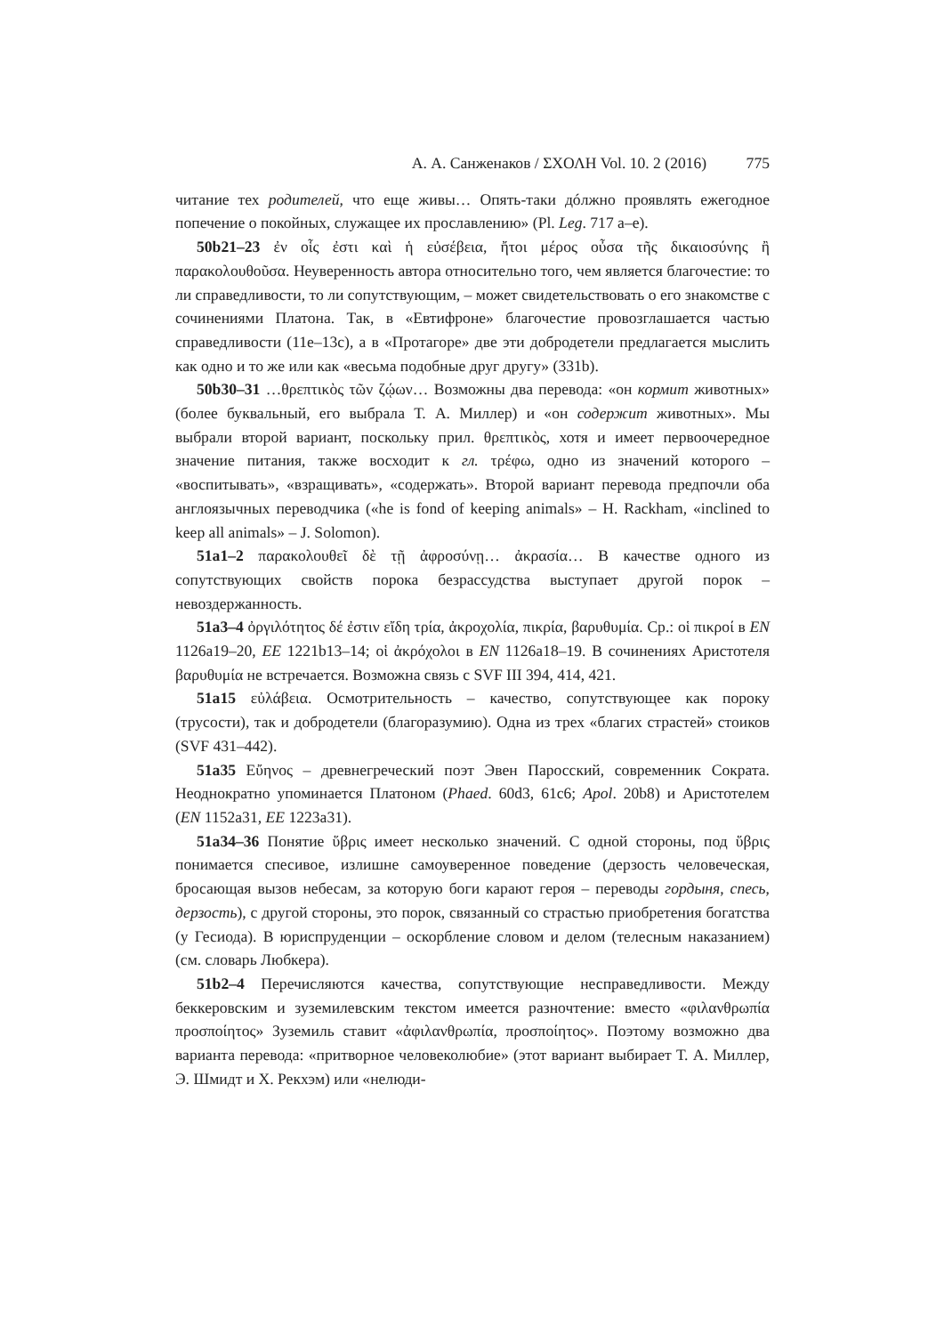А. А. Санженаков / ΣΧΟΛΗ Vol. 10. 2 (2016) 775
читание тех родителей, что еще живы… Опять-таки дóлжно проявлять ежегодное попечение о покойных, служащее их прославлению» (Pl. Leg. 717 a–e).
50b21–23 ἐν οἷς ἐστι καὶ ἡ εὐσέβεια, ἤτοι μέρος οὖσα τῆς δικαιοσύνης ἢ παρακολουθοῦσα. Неуверенность автора относительно того, чем является благочестие: то ли справедливости, то ли сопутствующим, – может свидетельствовать о его знакомстве с сочинениями Платона. Так, в «Евтифроне» благочестие провозглашается частью справедливости (11e–13c), а в «Протагоре» две эти добродетели предлагается мыслить как одно и то же или как «весьма подобные друг другу» (331b).
50b30–31 …θρεπτικὸς τῶν ζῴων… Возможны два перевода: «он кормит животных» (более буквальный, его выбрала Т. А. Миллер) и «он содержит животных». Мы выбрали второй вариант, поскольку прил. θρεπτικὸς, хотя и имеет первоочередное значение питания, также восходит к гл. τρέφω, одно из значений которого – «воспитывать», «взращивать», «содержать». Второй вариант перевода предпочли оба англоязычных переводчика («he is fond of keeping animals» – H. Rackham, «inclined to keep all animals» – J. Solomon).
51a1–2 παρακολουθεῖ δὲ τῇ ἀφροσύνῃ… ἀκρασία… В качестве одного из сопутствующих свойств порока безрассудства выступает другой порок – невоздержанность.
51a3–4 ὀργιλότητος δέ ἐστιν εἴδη τρία, ἀκροχολία, πικρία, βαρυθυμία. Ср.: οἱ πικροί в EN 1126a19–20, EE 1221b13–14; οἱ ἀκρόχολοι в EN 1126a18–19. В сочинениях Аристотеля βαρυθυμία не встречается. Возможна связь с SVF III 394, 414, 421.
51a15 εὐλάβεια. Осмотрительность – качество, сопутствующее как пороку (трусости), так и добродетели (благоразумию). Одна из трех «благих страстей» стоиков (SVF 431–442).
51a35 Εὔηνος – древнегреческий поэт Эвен Паросский, современник Сократа. Неоднократно упоминается Платоном (Phaed. 60d3, 61c6; Apol. 20b8) и Аристотелем (EN 1152a31, EE 1223a31).
51a34–36 Понятие ὕβρις имеет несколько значений. С одной стороны, под ὕβρις понимается спесивое, излишне самоуверенное поведение (дерзость человеческая, бросающая вызов небесам, за которую боги карают героя – переводы гордыня, спесь, дерзость), с другой стороны, это порок, связанный со страстью приобретения богатства (у Гесиода). В юриспруденции – оскорбление словом и делом (телесным наказанием) (см. словарь Любкера).
51b2–4 Перечисляются качества, сопутствующие несправедливости. Между беккеровским и зуземилевским текстом имеется разночтение: вместо «φιλανθρωπία προσποίητος» Зуземиль ставит «ἀφιλανθρωπία, προσποίητος». Поэтому возможно два варианта перевода: «притворное человеколюбие» (этот вариант выбирает Т. А. Миллер, Э. Шмидт и Х. Рекхэм) или «нелюди-